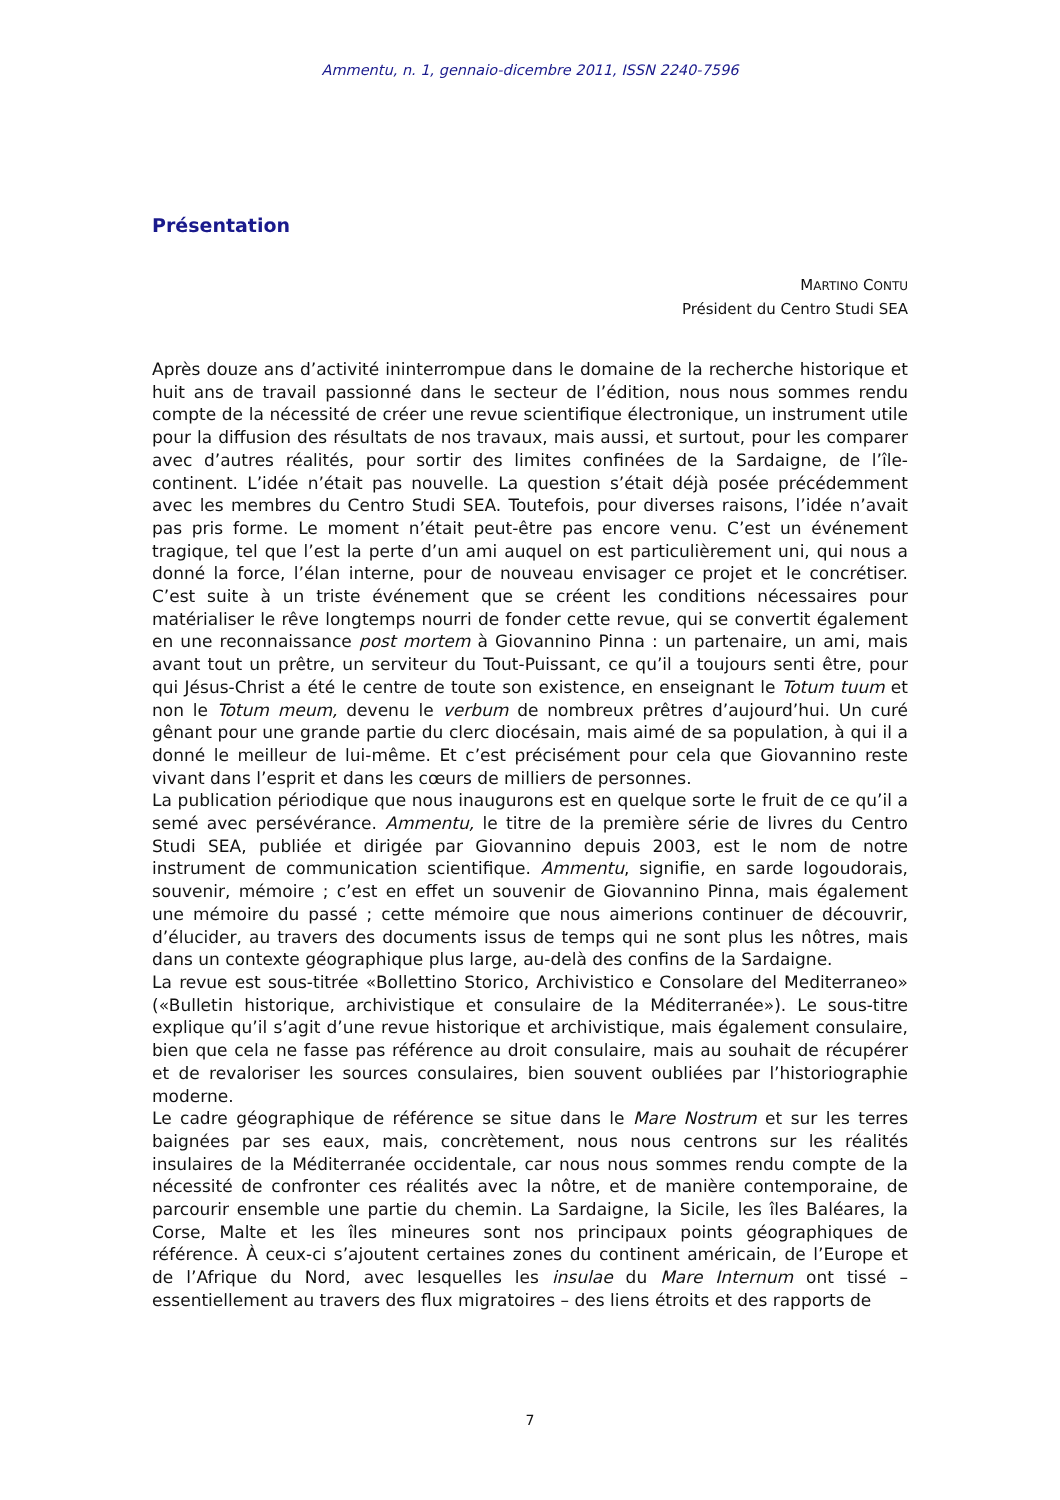Ammentu, n. 1, gennaio-dicembre 2011, ISSN 2240-7596
Présentation
MARTINO CONTU
Président du Centro Studi SEA
Après douze ans d’activité ininterrompue dans le domaine de la recherche historique et huit ans de travail passionné dans le secteur de l’édition, nous nous sommes rendu compte de la nécessité de créer une revue scientifique électronique, un instrument utile pour la diffusion des résultats de nos travaux, mais aussi, et surtout, pour les comparer avec d’autres réalités, pour sortir des limites confinées de la Sardaigne, de l’île-continent. L’idée n’était pas nouvelle. La question s’était déjà posée précédemment avec les membres du Centro Studi SEA. Toutefois, pour diverses raisons, l’idée n’avait pas pris forme. Le moment n’était peut-être pas encore venu. C’est un événement tragique, tel que l’est la perte d’un ami auquel on est particulièrement uni, qui nous a donné la force, l’élan interne, pour de nouveau envisager ce projet et le concrétiser. C’est suite à un triste événement que se créent les conditions nécessaires pour matérialiser le rêve longtemps nourri de fonder cette revue, qui se convertit également en une reconnaissance post mortem à Giovannino Pinna : un partenaire, un ami, mais avant tout un prêtre, un serviteur du Tout-Puissant, ce qu’il a toujours senti être, pour qui Jésus-Christ a été le centre de toute son existence, en enseignant le Totum tuum et non le Totum meum, devenu le verbum de nombreux prêtres d’aujourd’hui. Un curé gênant pour une grande partie du clerc diocésain, mais aimé de sa population, à qui il a donné le meilleur de lui-même. Et c’est précisément pour cela que Giovannino reste vivant dans l’esprit et dans les cœurs de milliers de personnes.
La publication périodique que nous inaugurons est en quelque sorte le fruit de ce qu’il a semé avec persévérance. Ammentu, le titre de la première série de livres du Centro Studi SEA, publiée et dirigée par Giovannino depuis 2003, est le nom de notre instrument de communication scientifique. Ammentu, signifie, en sarde logoudorais, souvenir, mémoire ; c’est en effet un souvenir de Giovannino Pinna, mais également une mémoire du passé ; cette mémoire que nous aimerions continuer de découvrir, d’élucider, au travers des documents issus de temps qui ne sont plus les nôtres, mais dans un contexte géographique plus large, au-delà des confins de la Sardaigne.
La revue est sous-titrée «Bollettino Storico, Archivistico e Consolare del Mediterraneo» («Bulletin historique, archivistique et consulaire de la Méditerranée»). Le sous-titre explique qu’il s’agit d’une revue historique et archivistique, mais également consulaire, bien que cela ne fasse pas référence au droit consulaire, mais au souhait de récupérer et de revaloriser les sources consulaires, bien souvent oubliées par l’historiographie moderne.
Le cadre géographique de référence se situe dans le Mare Nostrum et sur les terres baignées par ses eaux, mais, concrètement, nous nous centrons sur les réalités insulaires de la Méditerranée occidentale, car nous nous sommes rendu compte de la nécessité de confronter ces réalités avec la nôtre, et de manière contemporaine, de parcourir ensemble une partie du chemin. La Sardaigne, la Sicile, les îles Baléares, la Corse, Malte et les îles mineures sont nos principaux points géographiques de référence. À ceux-ci s’ajoutent certaines zones du continent américain, de l’Europe et de l’Afrique du Nord, avec lesquelles les insulae du Mare Internum ont tissé – essentiellement au travers des flux migratoires – des liens étroits et des rapports de
7